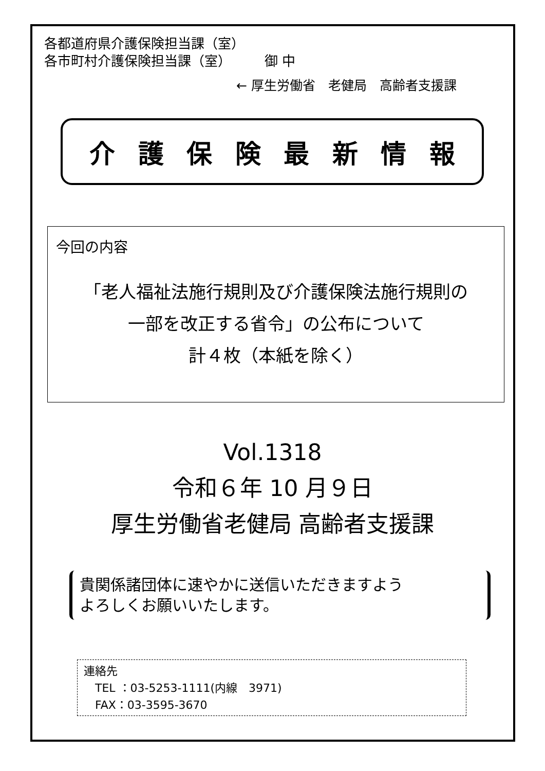各都道府県介護保険担当課（室）
各市町村介護保険担当課（室）　　　御 中
← 厚生労働省　老健局　高齢者支援課
介 護 保 険 最 新 情 報
今回の内容
「老人福祉法施行規則及び介護保険法施行規則の
一部を改正する省令」の公布について
計４枚（本紙を除く）
Vol.1318
令和６年 10 月９日
厚生労働省老健局 高齢者支援課
貴関係諸団体に速やかに送信いただきますよう
よろしくお願いいたします。
連絡先
　TEL ：03-5253-1111(内線　3971)
　FAX：03-3595-3670